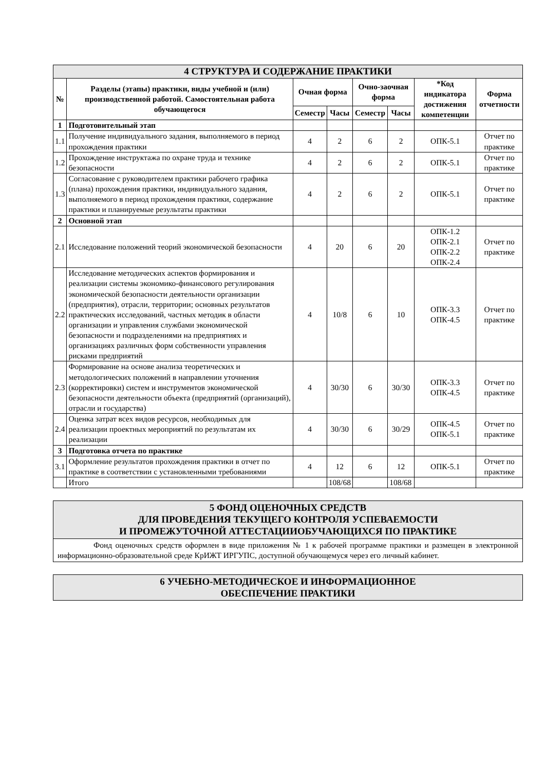| 4 СТРУКТУРА И СОДЕРЖАНИЕ ПРАКТИКИ | | | | | | | |
| № | Разделы (этапы) практики, виды учебной и (или) производственной работой. Самостоятельная работа обучающегося | Очная форма | | Очно-заочная форма | | *Код индикатора достижения компетенции | Форма отчетности |
| | | Семестр | Часы | Семестр | Часы | | |
| 1 | Подготовительный этап | | | | | | |
| 1.1 | Получение индивидуального задания, выполняемого в период прохождения практики | 4 | 2 | 6 | 2 | ОПК-5.1 | Отчет по практике |
| 1.2 | Прохождение инструктажа по охране труда и технике безопасности | 4 | 2 | 6 | 2 | ОПК-5.1 | Отчет по практике |
| 1.3 | Согласование с руководителем практики рабочего графика (плана) прохождения практики, индивидуального задания, выполняемого в период прохождения практики, содержание практики и планируемые результаты практики | 4 | 2 | 6 | 2 | ОПК-5.1 | Отчет по практике |
| 2 | Основной этап | | | | | | |
| 2.1 | Исследование положений теорий экономической безопасности | 4 | 20 | 6 | 20 | ОПК-1.2 ОПК-2.1 ОПК-2.2 ОПК-2.4 | Отчет по практике |
| 2.2 | Исследование методических аспектов формирования и реализации системы экономико-финансового регулирования экономической безопасности деятельности организации (предприятия), отрасли, территории; основных результатов практических исследований, частных методик в области организации и управления службами экономической безопасности и подразделениями на предприятиях и организациях различных форм собственности управления рисками предприятий | 4 | 10/8 | 6 | 10 | ОПК-3.3 ОПК-4.5 | Отчет по практике |
| 2.3 | Формирование на основе анализа теоретических и методологических положений в направлении уточнения (корректировки) систем и инструментов экономической безопасности деятельности объекта (предприятий (организаций), отрасли и государства) | 4 | 30/30 | 6 | 30/30 | ОПК-3.3 ОПК-4.5 | Отчет по практике |
| 2.4 | Оценка затрат всех видов ресурсов, необходимых для реализации проектных мероприятий по результатам их реализации | 4 | 30/30 | 6 | 30/29 | ОПК-4.5 ОПК-5.1 | Отчет по практике |
| 3 | Подготовка отчета по практике | | | | | | |
| 3.1 | Оформление результатов прохождения практики в отчет по практике в соответствии с установленными требованиями | 4 | 12 | 6 | 12 | ОПК-5.1 | Отчет по практике |
| | Итого | | 108/68 | | 108/68 | | |
5 ФОНД ОЦЕНОЧНЫХ СРЕДСТВ
ДЛЯ ПРОВЕДЕНИЯ ТЕКУЩЕГО КОНТРОЛЯ УСПЕВАЕМОСТИ
И ПРОМЕЖУТОЧНОЙ АТТЕСТАЦИИОБУЧАЮЩИХСЯ ПО ПРАКТИКЕ
Фонд оценочных средств оформлен в виде приложения № 1 к рабочей программе практики и размещен в электронной информационно-образовательной среде КрИЖТ ИРГУПС, доступной обучающемуся через его личный кабинет.
6 УЧЕБНО-МЕТОДИЧЕСКОЕ И ИНФОРМАЦИОННОЕ
ОБЕСПЕЧЕНИЕ ПРАКТИКИ